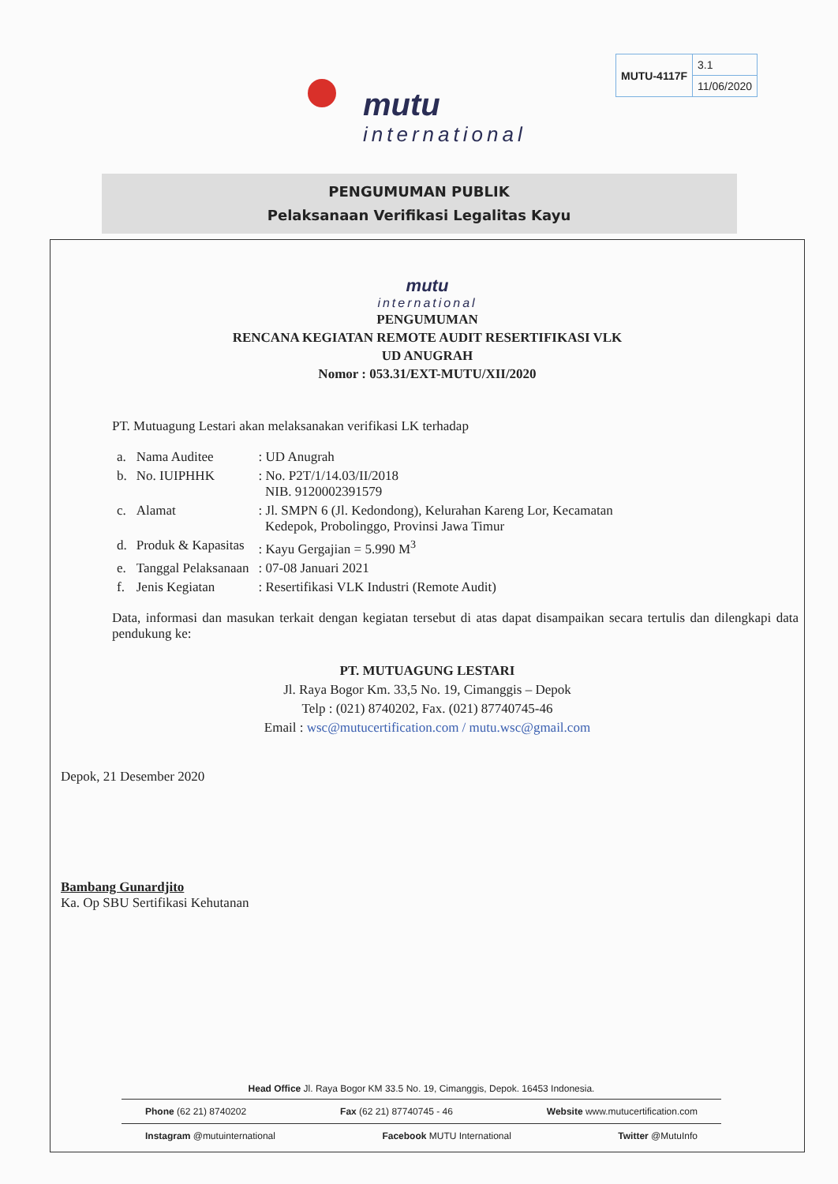mutu
international
| MUTU-4117F | 3.1 |
| | 11/06/2020 |
PENGUMUMAN PUBLIK
Pelaksanaan Verifikasi Legalitas Kayu
mutu
international
PENGUMUMAN
RENCANA KEGIATAN REMOTE AUDIT RESERTIFIKASI VLK
UD ANUGRAH
Nomor : 053.31/EXT-MUTU/XII/2020
PT. Mutuagung Lestari akan melaksanakan verifikasi LK terhadap
| a. | Nama Auditee | : UD Anugrah |
| b. | No. IUIPHHK | : No. P2T/1/14.03/II/2018 NIB. 9120002391579 |
| c. | Alamat | : Jl. SMPN 6 (Jl. Kedondong), Kelurahan Kareng Lor, Kecamatan Kedepok, Probolinggo, Provinsi Jawa Timur |
| d. | Produk & Kapasitas | : Kayu Gergajian = 5.990 M<sup>3</sup> |
| e. | Tanggal Pelaksanaan | : 07-08 Januari 2021 |
| f. | Jenis Kegiatan | : Resertifikasi VLK Industri (Remote Audit) |
Data, informasi dan masukan terkait dengan kegiatan tersebut di atas dapat disampaikan secara tertulis dan dilengkapi data pendukung ke:
PT. MUTUAGUNG LESTARI
Jl. Raya Bogor Km. 33,5 No. 19, Cimanggis – Depok
Telp : (021) 8740202, Fax. (021) 87740745-46
Email : wsc@mutucertification.com / mutu.wsc@gmail.com
Depok, 21 Desember 2020
Bambang Gunardjito
Ka. Op SBU Sertifikasi Kehutanan
Head Office Jl. Raya Bogor KM 33.5 No. 19, Cimanggis, Depok. 16453 Indonesia.
Phone (62 21) 8740202 Fax (62 21) 87740745 - 46 Website www.mutucertification.com
Instagram @mutuinternational Facebook MUTU International Twitter @MutuInfo